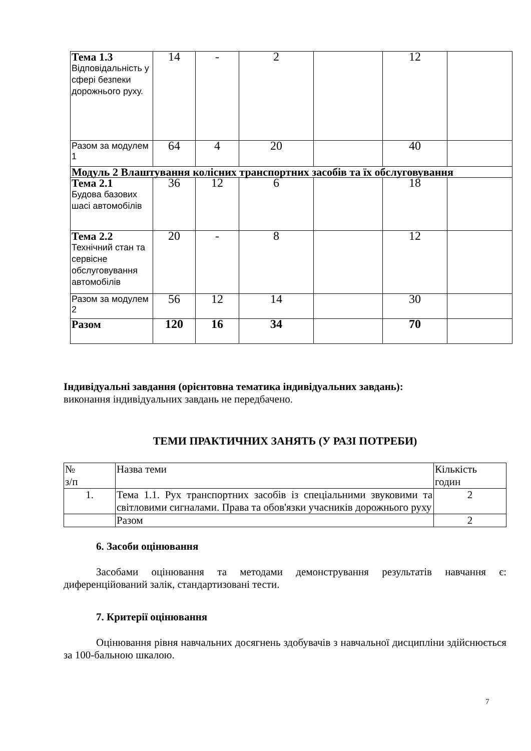| Тема 1.3 Відповідальність у сфері безпеки дорожнього руху. | 14 | - | 2 | | 12 | |
| Разом за модулем 1 | 64 | 4 | 20 | | 40 | |
| Модуль 2 Влаштування колісних транспортних засобів та їх обслуговування | | | | | | |
| Тема 2.1 Будова базових шасі автомобілів | 36 | 12 | 6 | | 18 | |
| Тема 2.2 Технічний стан та сервісне обслуговування автомобілів | 20 | - | 8 | | 12 | |
| Разом за модулем 2 | 56 | 12 | 14 | | 30 | |
| Разом | 120 | 16 | 34 | | 70 | |
Індивідуальні завдання (орієнтовна тематика індивідуальних завдань):
виконання індивідуальних завдань не передбачено.
ТЕМИ ПРАКТИЧНИХ ЗАНЯТЬ (У РАЗІ ПОТРЕБИ)
| № з/п | Назва теми | Кількість годин |
| 1. | Тема 1.1. Рух транспортних засобів із спеціальними звуковими та світловими сигналами. Права та обов'язки учасників дорожнього руху | 2 |
| | Разом | 2 |
6. Засоби оцінювання
Засобами оцінювання та методами демонстрування результатів навчання є: диференційований залік, стандартизовані тести.
7. Критерії оцінювання
Оцінювання рівня навчальних досягнень здобувачів з навчальної дисципліни здійснюється за 100-бальною шкалою.
7